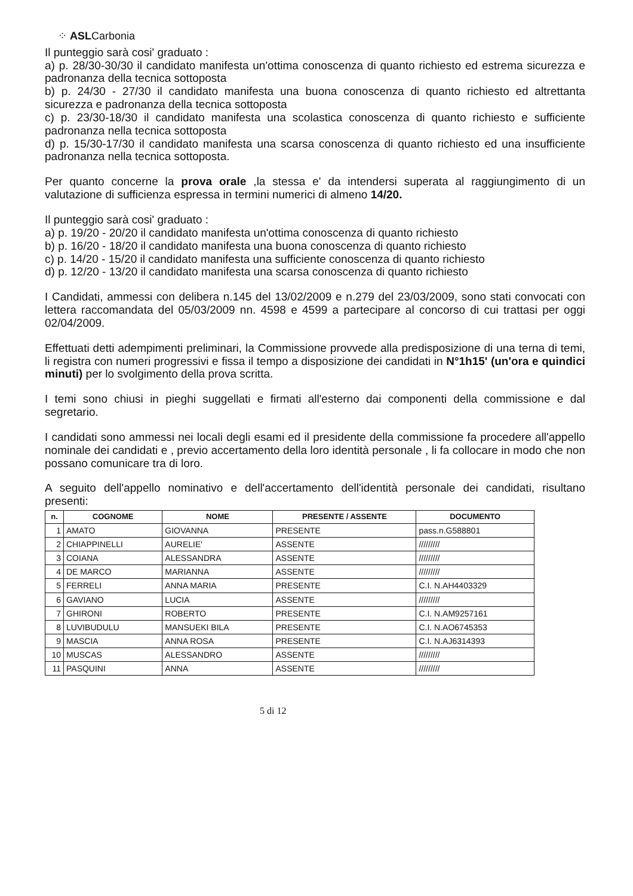⁘ ASLCarbonia
Il punteggio sarà cosi' graduato :
a) p. 28/30-30/30 il candidato manifesta un'ottima conoscenza di quanto richiesto ed estrema sicurezza e padronanza della tecnica sottoposta
b) p. 24/30 - 27/30 il candidato manifesta una buona conoscenza di quanto richiesto ed altrettanta sicurezza e padronanza della tecnica sottoposta
c) p. 23/30-18/30 il candidato manifesta una scolastica conoscenza di quanto richiesto e sufficiente padronanza nella tecnica sottoposta
d) p. 15/30-17/30 il candidato manifesta una scarsa conoscenza di quanto richiesto ed una insufficiente padronanza nella tecnica sottoposta.
Per quanto concerne la prova orale ,la stessa e' da intendersi superata al raggiungimento di un valutazione di sufficienza espressa in termini numerici di almeno 14/20.
Il punteggio sarà cosi' graduato :
a) p. 19/20 - 20/20 il candidato manifesta un'ottima conoscenza di quanto richiesto
b) p. 16/20 - 18/20 il candidato manifesta una buona conoscenza di quanto richiesto
c) p. 14/20 - 15/20 il candidato manifesta una sufficiente conoscenza di quanto richiesto
d) p. 12/20 - 13/20 il candidato manifesta una scarsa conoscenza di quanto richiesto
I Candidati, ammessi con delibera n.145 del 13/02/2009 e n.279 del 23/03/2009, sono stati convocati con lettera raccomandata del 05/03/2009 nn. 4598 e 4599 a partecipare al concorso di cui trattasi per oggi 02/04/2009.
Effettuati detti adempimenti preliminari, la Commissione provvede alla predisposizione di una terna di temi, li registra con numeri progressivi e fissa il tempo a disposizione dei candidati in N°1h15' (un'ora e quindici minuti) per lo svolgimento della prova scritta.
I temi sono chiusi in pieghi suggellati e firmati all'esterno dai componenti della commissione e dal segretario.
I candidati sono ammessi nei locali degli esami ed il presidente della commissione fa procedere all'appello nominale dei candidati e , previo accertamento della loro identità personale , li fa collocare in modo che non possano comunicare tra di loro.
A seguito dell'appello nominativo e dell'accertamento dell'identità personale dei candidati, risultano presenti:
| n. | COGNOME | NOME | PRESENTE / ASSENTE | DOCUMENTO |
| --- | --- | --- | --- | --- |
| 1 | AMATO | GIOVANNA | PRESENTE | pass.n.G588801 |
| 2 | CHIAPPINELLI | AURELIE' | ASSENTE | ///////// |
| 3 | COIANA | ALESSANDRA | ASSENTE | ///////// |
| 4 | DE MARCO | MARIANNA | ASSENTE | ///////// |
| 5 | FERRELI | ANNA MARIA | PRESENTE | C.I. N.AH4403329 |
| 6 | GAVIANO | LUCIA | ASSENTE | ///////// |
| 7 | GHIRONI | ROBERTO | PRESENTE | C.I. N.AM9257161 |
| 8 | LUVIBUDULU | MANSUEKI BILA | PRESENTE | C.I. N.AO6745353 |
| 9 | MASCIA | ANNA ROSA | PRESENTE | C.I. N.AJ6314393 |
| 10 | MUSCAS | ALESSANDRO | ASSENTE | ///////// |
| 11 | PASQUINI | ANNA | ASSENTE | ///////// |
5 di 12